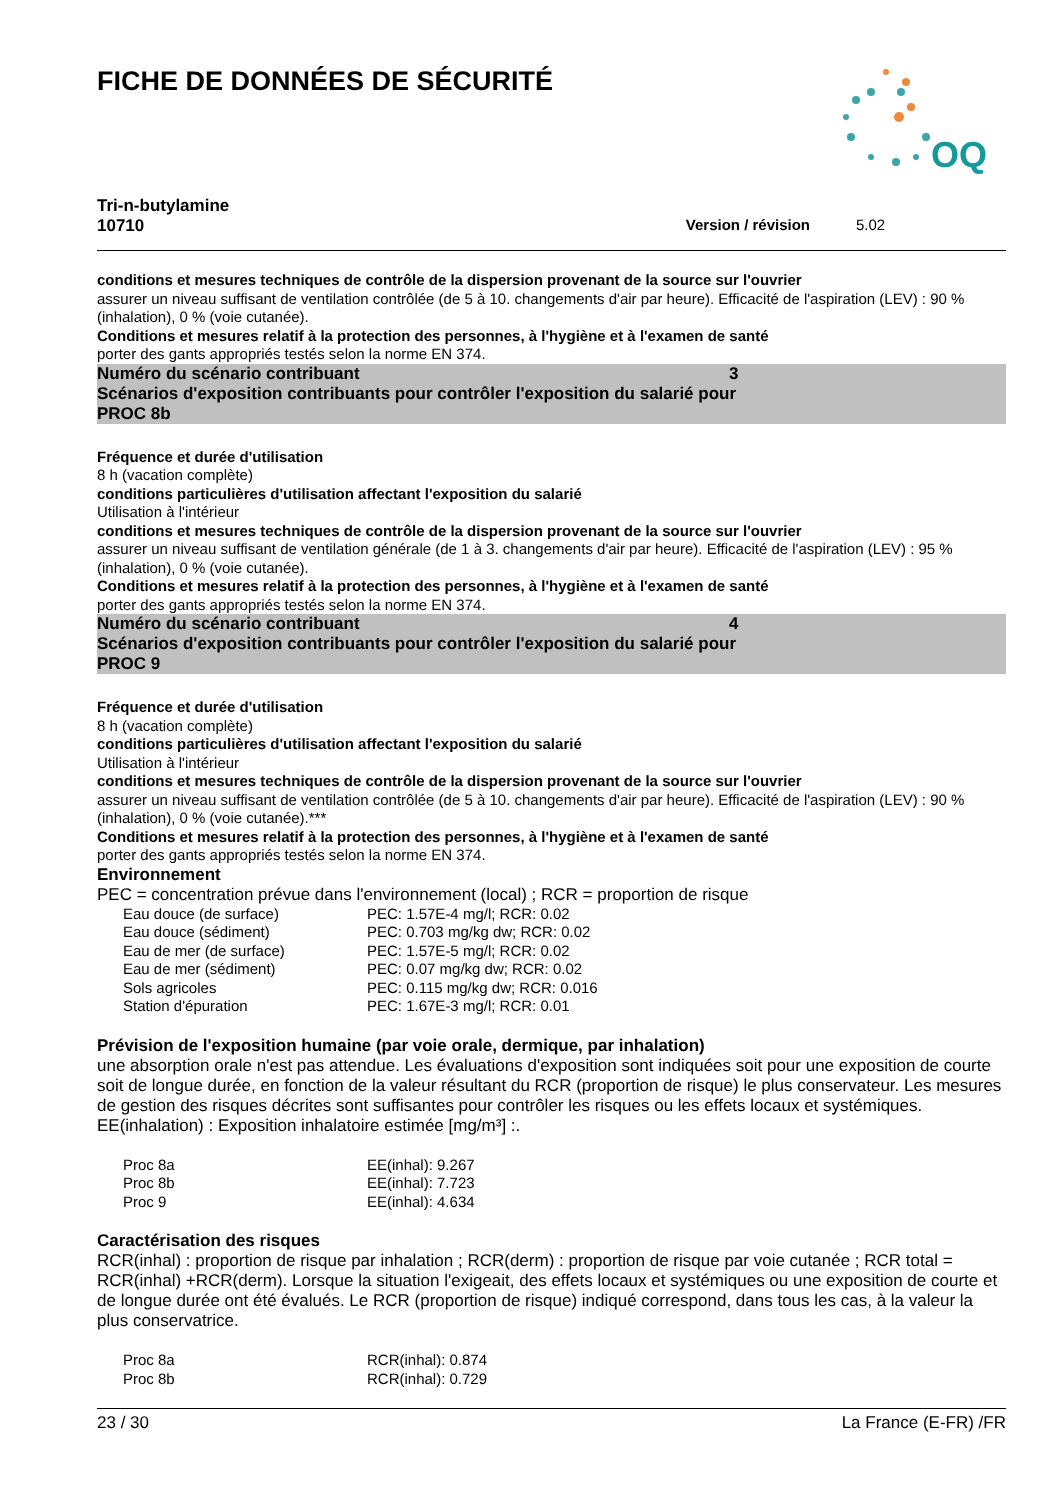OQ
FICHE DE DONNÉES DE SÉCURITÉ
Tri-n-butylamine
10710 Version / révision 5.02
conditions et mesures techniques de contrôle de la dispersion provenant de la source sur l'ouvrier
assurer un niveau suffisant de ventilation contrôlée (de 5 à 10. changements d'air par heure). Efficacité de l'aspiration (LEV) : 90 % (inhalation), 0 % (voie cutanée).
Conditions et mesures relatif à la protection des personnes, à l'hygiène et à l'examen de santé
porter des gants appropriés testés selon la norme EN 374.
Numéro du scénario contribuant 3
Scénarios d'exposition contribuants pour contrôler l'exposition du salarié pour
PROC 8b
Fréquence et durée d'utilisation
8 h (vacation complète)
conditions particulières d'utilisation affectant l'exposition du salarié
Utilisation à l'intérieur
conditions et mesures techniques de contrôle de la dispersion provenant de la source sur l'ouvrier
assurer un niveau suffisant de ventilation générale (de 1 à 3. changements d'air par heure). Efficacité de l'aspiration (LEV) : 95 % (inhalation), 0 % (voie cutanée).
Conditions et mesures relatif à la protection des personnes, à l'hygiène et à l'examen de santé
porter des gants appropriés testés selon la norme EN 374.
Numéro du scénario contribuant 4
Scénarios d'exposition contribuants pour contrôler l'exposition du salarié pour
PROC 9
Fréquence et durée d'utilisation
8 h (vacation complète)
conditions particulières d'utilisation affectant l'exposition du salarié
Utilisation à l'intérieur
conditions et mesures techniques de contrôle de la dispersion provenant de la source sur l'ouvrier
assurer un niveau suffisant de ventilation contrôlée (de 5 à 10. changements d'air par heure). Efficacité de l'aspiration (LEV) : 90 % (inhalation), 0 % (voie cutanée).***
Conditions et mesures relatif à la protection des personnes, à l'hygiène et à l'examen de santé
porter des gants appropriés testés selon la norme EN 374.
Environnement
PEC = concentration prévue dans l'environnement (local) ; RCR = proportion de risque
| Eau douce (de surface) | PEC: 1.57E-4 mg/l; RCR: 0.02 |
| Eau douce (sédiment) | PEC: 0.703 mg/kg dw; RCR: 0.02 |
| Eau de mer (de surface) | PEC: 1.57E-5 mg/l; RCR: 0.02 |
| Eau de mer (sédiment) | PEC: 0.07 mg/kg dw; RCR: 0.02 |
| Sols agricoles | PEC: 0.115 mg/kg dw; RCR: 0.016 |
| Station d'épuration | PEC: 1.67E-3 mg/l; RCR: 0.01 |
Prévision de l'exposition humaine (par voie orale, dermique, par inhalation)
une absorption orale n'est pas attendue. Les évaluations d'exposition sont indiquées soit pour une exposition de courte soit de longue durée, en fonction de la valeur résultant du RCR (proportion de risque) le plus conservateur. Les mesures de gestion des risques décrites sont suffisantes pour contrôler les risques ou les effets locaux et systémiques. EE(inhalation) : Exposition inhalatoire estimée [mg/m³] :.
| Proc 8a | EE(inhal): 9.267 |
| Proc 8b | EE(inhal): 7.723 |
| Proc 9 | EE(inhal): 4.634 |
Caractérisation des risques
RCR(inhal) : proportion de risque par inhalation ; RCR(derm) : proportion de risque par voie cutanée ; RCR total = RCR(inhal) +RCR(derm). Lorsque la situation l'exigeait, des effets locaux et systémiques ou une exposition de courte et de longue durée ont été évalués. Le RCR (proportion de risque) indiqué correspond, dans tous les cas, à la valeur la plus conservatrice.
| Proc 8a | RCR(inhal): 0.874 |
| Proc 8b | RCR(inhal): 0.729 |
23 / 30 La France (E-FR) /FR